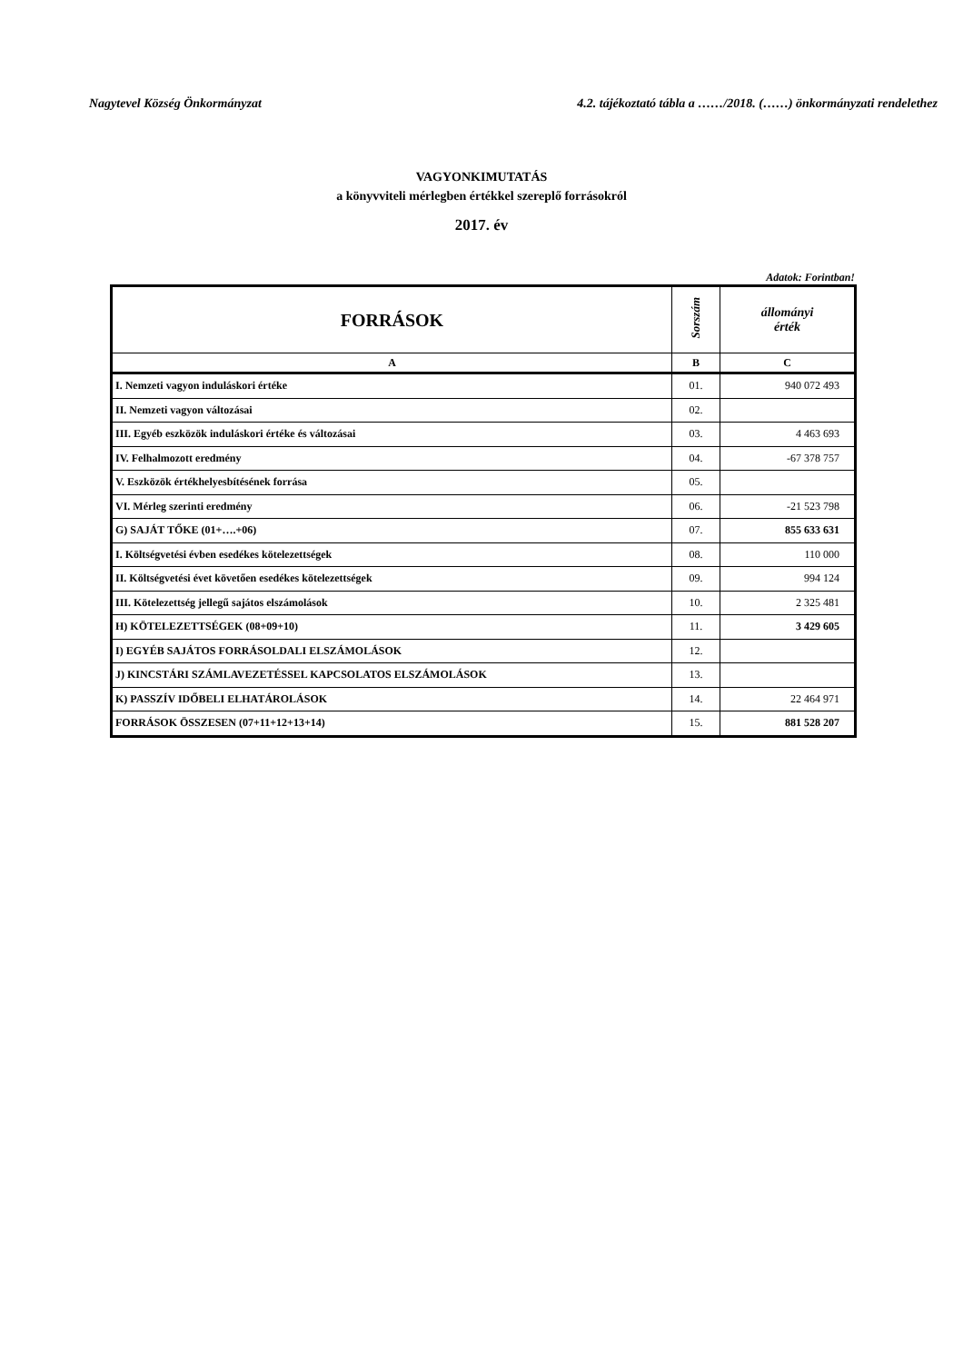Nagytevel Község Önkormányzat 4.2. tájékoztató tábla a ……/2018. (……) önkormányzati rendelethez
VAGYONKIMUTATÁS
a könyvviteli mérlegben értékkel szereplő forrásokról
2017. év
Adatok: Forintban!
| FORRÁSOK | Sorszám | állományi érték |
| --- | --- | --- |
| A | B | C |
| I. Nemzeti vagyon induláskori értéke | 01. | 940 072 493 |
| II. Nemzeti vagyon változásai | 02. | |
| III. Egyéb eszközök induláskori értéke és változásai | 03. | 4 463 693 |
| IV. Felhalmozott eredmény | 04. | -67 378 757 |
| V. Eszközök értékhelyesbítésének forrása | 05. | |
| VI. Mérleg szerinti eredmény | 06. | -21 523 798 |
| G) SAJÁT TŐKE (01+….+06) | 07. | 855 633 631 |
| I. Költségvetési évben esedékes kötelezettségek | 08. | 110 000 |
| II. Költségvetési évet követően esedékes kötelezettségek | 09. | 994 124 |
| III. Kötelezettség jellegű sajátos elszámolások | 10. | 2 325 481 |
| H) KÖTELEZETTSÉGEK (08+09+10) | 11. | 3 429 605 |
| I) EGYÉB SAJÁTOS FORRÁSOLDALI ELSZÁMOLÁSOK | 12. | |
| J) KINCSTÁRI SZÁMLAVEZETÉSSEL KAPCSOLATOS ELSZÁMOLÁSOK | 13. | |
| K) PASSZÍV IDŐBELI ELHATÁROLÁSOK | 14. | 22 464 971 |
| FORRÁSOK ÖSSZESEN (07+11+12+13+14) | 15. | 881 528 207 |